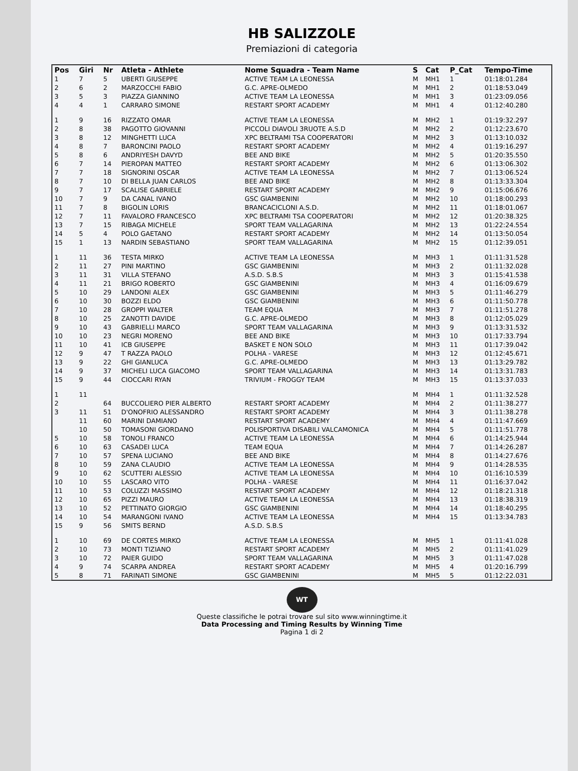HB SALIZZOLE
Premiazioni di categoria
| Pos | Giri | Nr | Atleta - Athlete | Nome Squadra - Team Name | S | Cat | P_Cat | Tempo-Time |
| --- | --- | --- | --- | --- | --- | --- | --- | --- |
| 1 | 7 | 5 | UBERTI GIUSEPPE | ACTIVE TEAM LA LEONESSA | M | MH1 | 1 | 01:18:01.284 |
| 2 | 6 | 2 | MARZOCCHI FABIO | G.C. APRE-OLMEDO | M | MH1 | 2 | 01:18:53.049 |
| 3 | 5 | 3 | PIAZZA GIANNINO | ACTIVE TEAM LA LEONESSA | M | MH1 | 3 | 01:23:09.056 |
| 4 | 4 | 1 | CARRARO SIMONE | RESTART SPORT ACADEMY | M | MH1 | 4 | 01:12:40.280 |
| 1 | 9 | 16 | RIZZATO OMAR | ACTIVE TEAM LA LEONESSA | M | MH2 | 1 | 01:19:32.297 |
| 2 | 8 | 38 | PAGOTTO GIOVANNI | PICCOLI DIAVOLI 3RUOTE A.S.D | M | MH2 | 2 | 01:12:23.670 |
| 3 | 8 | 12 | MINGHETTI LUCA | XPC BELTRAMI TSA COOPERATORI | M | MH2 | 3 | 01:13:10.032 |
| 4 | 8 | 7 | BARONCINI PAOLO | RESTART SPORT ACADEMY | M | MH2 | 4 | 01:19:16.297 |
| 5 | 8 | 6 | ANDRIYESH DAVYD | BEE AND BIKE | M | MH2 | 5 | 01:20:35.550 |
| 6 | 7 | 14 | PIEROPAN MATTEO | RESTART SPORT ACADEMY | M | MH2 | 6 | 01:13:06.302 |
| 7 | 7 | 18 | SIGNORINI OSCAR | ACTIVE TEAM LA LEONESSA | M | MH2 | 7 | 01:13:06.524 |
| 8 | 7 | 10 | DI BELLA JUAN CARLOS | BEE AND BIKE | M | MH2 | 8 | 01:13:33.304 |
| 9 | 7 | 17 | SCALISE GABRIELE | RESTART SPORT ACADEMY | M | MH2 | 9 | 01:15:06.676 |
| 10 | 7 | 9 | DA CANAL IVANO | GSC GIAMBENINI | M | MH2 | 10 | 01:18:00.293 |
| 11 | 7 | 8 | BIGOLIN LORIS | BRANCACICLONI A.S.D. | M | MH2 | 11 | 01:18:01.067 |
| 12 | 7 | 11 | FAVALORO FRANCESCO | XPC BELTRAMI TSA COOPERATORI | M | MH2 | 12 | 01:20:38.325 |
| 13 | 7 | 15 | RIBAGA MICHELE | SPORT TEAM VALLAGARINA | M | MH2 | 13 | 01:22:24.554 |
| 14 | 5 | 4 | POLO GAETANO | RESTART SPORT ACADEMY | M | MH2 | 14 | 01:13:50.054 |
| 15 | 1 | 13 | NARDIN SEBASTIANO | SPORT TEAM VALLAGARINA | M | MH2 | 15 | 01:12:39.051 |
| 1 | 11 | 36 | TESTA MIRKO | ACTIVE TEAM LA LEONESSA | M | MH3 | 1 | 01:11:31.528 |
| 2 | 11 | 27 | PINI MARTINO | GSC GIAMBENINI | M | MH3 | 2 | 01:11:32.028 |
| 3 | 11 | 31 | VILLA STEFANO | A.S.D. S.B.S | M | MH3 | 3 | 01:15:41.538 |
| 4 | 11 | 21 | BRIGO ROBERTO | GSC GIAMBENINI | M | MH3 | 4 | 01:16:09.679 |
| 5 | 10 | 29 | LANDONI ALEX | GSC GIAMBENINI | M | MH3 | 5 | 01:11:46.279 |
| 6 | 10 | 30 | BOZZI ELDO | GSC GIAMBENINI | M | MH3 | 6 | 01:11:50.778 |
| 7 | 10 | 28 | GROPPI WALTER | TEAM EQUA | M | MH3 | 7 | 01:11:51.278 |
| 8 | 10 | 25 | ZANOTTI DAVIDE | G.C. APRE-OLMEDO | M | MH3 | 8 | 01:12:05.029 |
| 9 | 10 | 43 | GABRIELLI MARCO | SPORT TEAM VALLAGARINA | M | MH3 | 9 | 01:13:31.532 |
| 10 | 10 | 23 | NEGRI MORENO | BEE AND BIKE | M | MH3 | 10 | 01:17:33.794 |
| 11 | 10 | 41 | ICB GIUSEPPE | BASKET E NON SOLO | M | MH3 | 11 | 01:17:39.042 |
| 12 | 9 | 47 | T RAZZA PAOLO | POLHA - VARESE | M | MH3 | 12 | 01:12:45.671 |
| 13 | 9 | 22 | GHI GIANLUCA | G.C. APRE-OLMEDO | M | MH3 | 13 | 01:13:29.782 |
| 14 | 9 | 37 | MICHELI LUCA GIACOMO | SPORT TEAM VALLAGARINA | M | MH3 | 14 | 01:13:31.783 |
| 15 | 9 | 44 | CIOCCARI RYAN | TRIVIUM - FROGGY TEAM | M | MH3 | 15 | 01:13:37.033 |
| 1 | 11 | | | | M | MH4 | 1 | 01:11:32.528 |
| 2 | | 64 | BUCCOLIERO PIER ALBERTO | RESTART SPORT ACADEMY | M | MH4 | 2 | 01:11:38.277 |
| 3 | 11 | 51 | D'ONOFRIO ALESSANDRO | RESTART SPORT ACADEMY | M | MH4 | 3 | 01:11:38.278 |
| | 11 | 60 | MARINI DAMIANO | RESTART SPORT ACADEMY | M | MH4 | 4 | 01:11:47.669 |
| | 10 | 50 | TOMASONI GIORDANO | POLISPORTIVA DISABILI VALCAMONICA | M | MH4 | 5 | 01:11:51.778 |
| 5 | 10 | 58 | TONOLI FRANCO | ACTIVE TEAM LA LEONESSA | M | MH4 | 6 | 01:14:25.944 |
| 6 | 10 | 63 | CASADEI LUCA | TEAM EQUA | M | MH4 | 7 | 01:14:26.287 |
| 7 | 10 | 57 | SPENA LUCIANO | BEE AND BIKE | M | MH4 | 8 | 01:14:27.676 |
| 8 | 10 | 59 | ZANA CLAUDIO | ACTIVE TEAM LA LEONESSA | M | MH4 | 9 | 01:14:28.535 |
| 9 | 10 | 62 | SCUTTERI ALESSIO | ACTIVE TEAM LA LEONESSA | M | MH4 | 10 | 01:16:10.539 |
| 10 | 10 | 55 | LASCARO VITO | POLHA - VARESE | M | MH4 | 11 | 01:16:37.042 |
| 11 | 10 | 53 | COLUZZI MASSIMO | RESTART SPORT ACADEMY | M | MH4 | 12 | 01:18:21.318 |
| 12 | 10 | 65 | PIZZI MAURO | ACTIVE TEAM LA LEONESSA | M | MH4 | 13 | 01:18:38.319 |
| 13 | 10 | 52 | PETTINATO GIORGIO | GSC GIAMBENINI | M | MH4 | 14 | 01:18:40.295 |
| 14 | 10 | 54 | MARANGONI IVANO | ACTIVE TEAM LA LEONESSA | M | MH4 | 15 | 01:13:34.783 |
| 15 | 9 | 56 | SMITS BERND | A.S.D. S.B.S | | | | |
| 1 | 10 | 69 | DE CORTES MIRKO | ACTIVE TEAM LA LEONESSA | M | MH5 | 1 | 01:11:41.028 |
| 2 | 10 | 73 | MONTI TIZIANO | RESTART SPORT ACADEMY | M | MH5 | 2 | 01:11:41.029 |
| 3 | 10 | 72 | PAIER GUIDO | SPORT TEAM VALLAGARINA | M | MH5 | 3 | 01:11:47.028 |
| 4 | 9 | 74 | SCARPA ANDREA | RESTART SPORT ACADEMY | M | MH5 | 4 | 01:20:16.799 |
| 5 | 8 | 71 | FARINATI SIMONE | GSC GIAMBENINI | M | MH5 | 5 | 01:12:22.031 |
WT
Queste classifiche le potrai trovare sul sito www.winningtime.it
Data Processing and Timing Results by Winning Time
Pagina 1 di 2